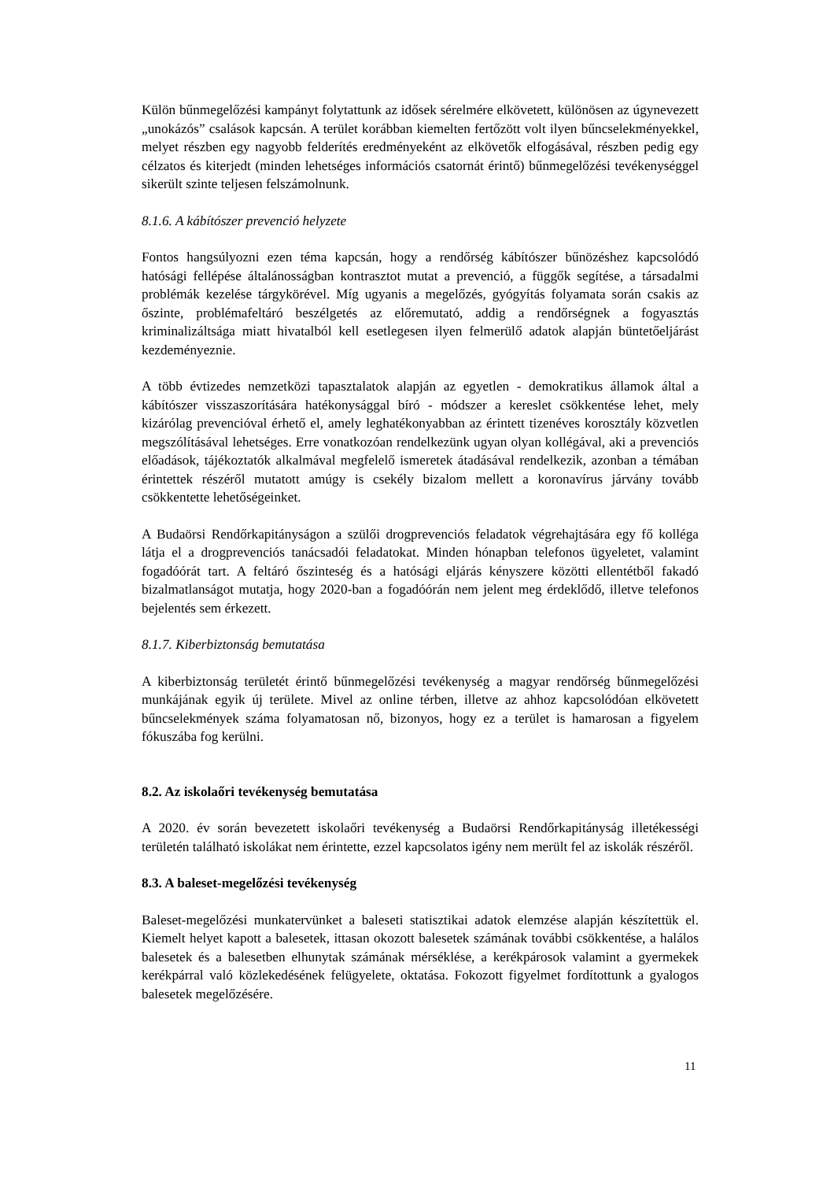Külön bűnmegelőzési kampányt folytattunk az idősek sérelmére elkövetett, különösen az úgynevezett „unokázós” csalások kapcsán. A terület korábban kiemelten fertőzött volt ilyen bűncselekményekkel, melyet részben egy nagyobb felderítés eredményeként az elkövetők elfogásával, részben pedig egy célzatos és kiterjedt (minden lehetséges információs csatornát érintő) bűnmegelőzési tevékenységgel sikerült szinte teljesen felszámolnunk.
8.1.6. A kábítószer prevenció helyzete
Fontos hangsúlyozni ezen téma kapcsán, hogy a rendőrség kábítószer bűnözéshez kapcsolódó hatósági fellépése általánosságban kontrasztot mutat a prevenció, a függők segítése, a társadalmi problémák kezelése tárgykörével. Míg ugyanis a megelőzés, gyógyítás folyamata során csakis az őszinte, problémafeltáró beszélgetés az előremutató, addig a rendőrségnek a fogyasztás kriminalizáltsága miatt hivatalból kell esetlegesen ilyen felmerülő adatok alapján büntetőeljárást kezdeményeznie.
A több évtizedes nemzetközi tapasztalatok alapján az egyetlen - demokratikus államok által a kábítószer visszaszorítására hatékonysággal bíró - módszer a kereslet csökkentése lehet, mely kizárólag prevencióval érhető el, amely leghatékonyabban az érintett tizenéves korosztály közvetlen megszólításával lehetséges. Erre vonatkozóan rendelkezünk ugyan olyan kollégával, aki a prevenciós előadások, tájékoztatók alkalmával megfelelő ismeretek átadásával rendelkezik, azonban a témában érintettek részéről mutatott amúgy is csekély bizalom mellett a koronavírus járvány tovább csökkentette lehetőségeinket.
A Budaörsi Rendőrkapitányságon a szülői drogprevenciós feladatok végrehajtására egy fő kolléga látja el a drogprevenciós tanácsadói feladatokat. Minden hónapban telefonos ügyeletet, valamint fogadóórát tart. A feltáró őszinteség és a hatósági eljárás kényszere közötti ellentétből fakadó bizalmatlanságot mutatja, hogy 2020-ban a fogadóórán nem jelent meg érdeklődő, illetve telefonos bejelentés sem érkezett.
8.1.7. Kiberbiztonság bemutatása
A kiberbiztonság területét érintő bűnmegelőzési tevékenység a magyar rendőrség bűnmegelőzési munkájának egyik új területe. Mivel az online térben, illetve az ahhoz kapcsolódóan elkövetett bűncselekmények száma folyamatosan nő, bizonyos, hogy ez a terület is hamarosan a figyelem fókuszába fog kerülni.
8.2. Az iskolaőri tevékenység bemutatása
A 2020. év során bevezetett iskolaőri tevékenység a Budaörsi Rendőrkapitányság illetékességi területén található iskolákat nem érintette, ezzel kapcsolatos igény nem merült fel az iskolák részéről.
8.3. A baleset-megelőzési tevékenység
Baleset-megelőzési munkatervünket a baleseti statisztikai adatok elemzése alapján készítettük el. Kiemelt helyet kapott a balesetek, ittasan okozott balesetek számának további csökkentése, a halálos balesetek és a balesetben elhunytak számának mérséklése, a kerékpárosok valamint a gyermekek kerékpárral való közlekedésének felügyelete, oktatása. Fokozott figyelmet fordítottunk a gyalogos balesetek megelőzésére.
11